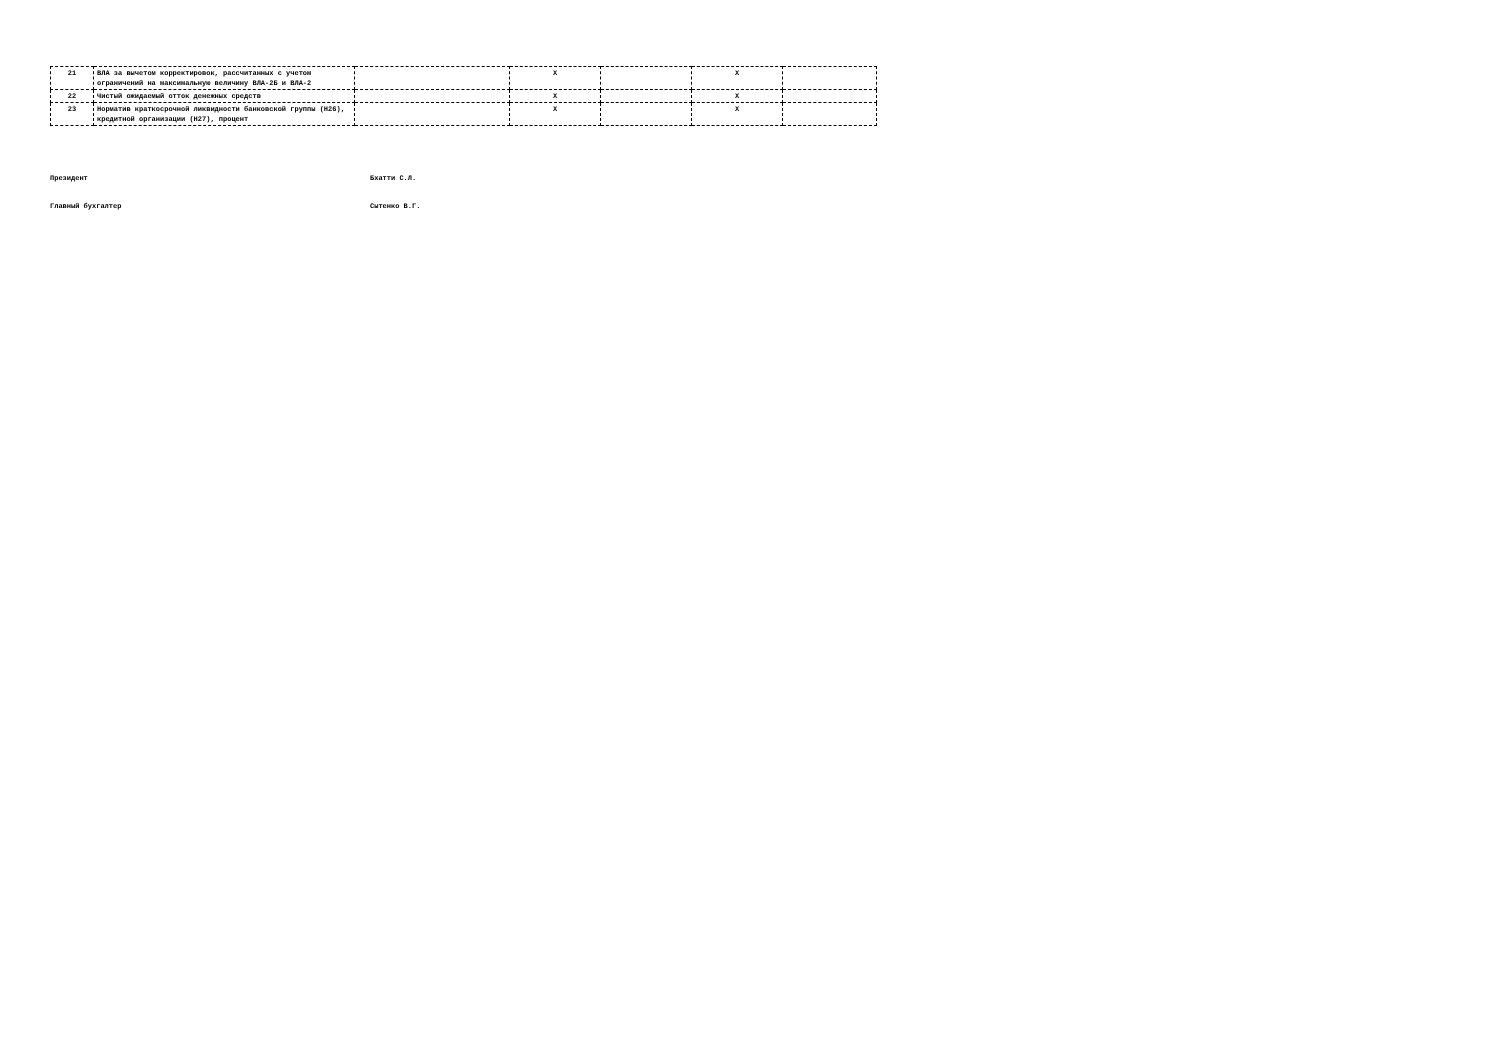| 21 | ВЛА за вычетом корректировок, рассчитанных с учетом ограничений на максимальную величину ВЛА-2Б и ВЛА-2 | | X | | X | |
| 22 | Чистый ожидаемый отток денежных средств | | X | | X | |
| 23 | Норматив краткосрочной ликвидности банковской группы (Н26), кредитной организации (Н27), процент | | X | | X | |
Президент Бхатти С.Л.
Главный бухгалтер Сытенко В.Г.